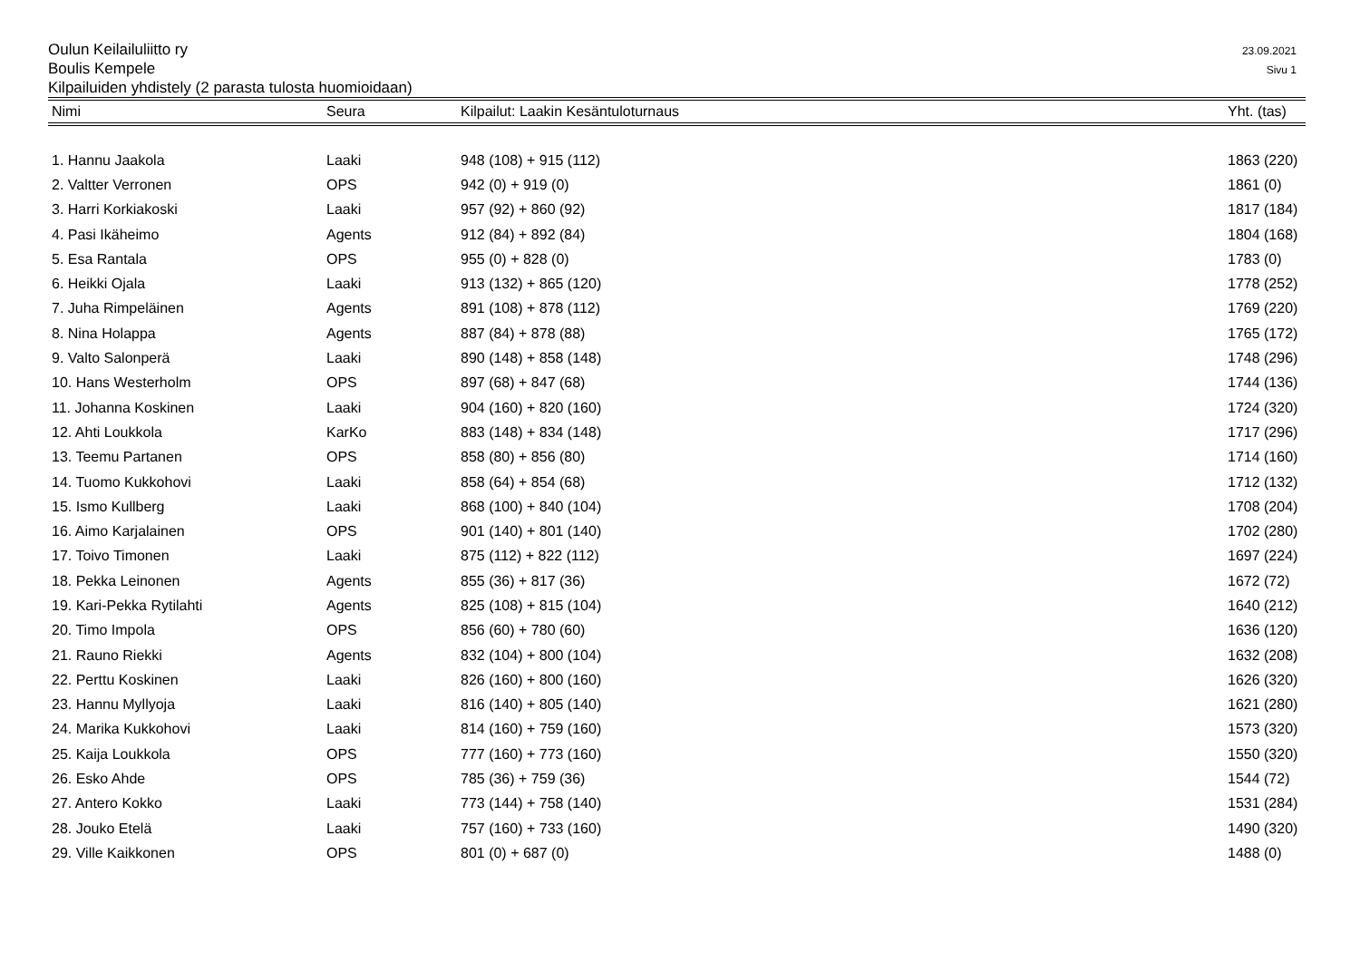Oulun Keilailuliitto ry
Boulis Kempele
Kilpailuiden yhdistely (2 parasta tulosta huomioidaan)
23.09.2021
Sivu 1
| Nimi | Seura | Kilpailut: Laakin Kesäntuloturnaus | Yht. (tas) |
| --- | --- | --- | --- |
| 1. Hannu Jaakola | Laaki | 948 (108) + 915 (112) | 1863 (220) |
| 2. Valtter Verronen | OPS | 942 (0) + 919 (0) | 1861 (0) |
| 3. Harri Korkiakoski | Laaki | 957 (92) + 860 (92) | 1817 (184) |
| 4. Pasi Ikäheimo | Agents | 912 (84) + 892 (84) | 1804 (168) |
| 5. Esa Rantala | OPS | 955 (0) + 828 (0) | 1783 (0) |
| 6. Heikki Ojala | Laaki | 913 (132) + 865 (120) | 1778 (252) |
| 7. Juha Rimpeläinen | Agents | 891 (108) + 878 (112) | 1769 (220) |
| 8. Nina Holappa | Agents | 887 (84) + 878 (88) | 1765 (172) |
| 9. Valto Salonperä | Laaki | 890 (148) + 858 (148) | 1748 (296) |
| 10. Hans Westerholm | OPS | 897 (68) + 847 (68) | 1744 (136) |
| 11. Johanna Koskinen | Laaki | 904 (160) + 820 (160) | 1724 (320) |
| 12. Ahti Loukkola | KarKo | 883 (148) + 834 (148) | 1717 (296) |
| 13. Teemu Partanen | OPS | 858 (80) + 856 (80) | 1714 (160) |
| 14. Tuomo Kukkohovi | Laaki | 858 (64) + 854 (68) | 1712 (132) |
| 15. Ismo Kullberg | Laaki | 868 (100) + 840 (104) | 1708 (204) |
| 16. Aimo Karjalainen | OPS | 901 (140) + 801 (140) | 1702 (280) |
| 17. Toivo Timonen | Laaki | 875 (112) + 822 (112) | 1697 (224) |
| 18. Pekka Leinonen | Agents | 855 (36) + 817 (36) | 1672 (72) |
| 19. Kari-Pekka Rytilahti | Agents | 825 (108) + 815 (104) | 1640 (212) |
| 20. Timo Impola | OPS | 856 (60) + 780 (60) | 1636 (120) |
| 21. Rauno Riekki | Agents | 832 (104) + 800 (104) | 1632 (208) |
| 22. Perttu Koskinen | Laaki | 826 (160) + 800 (160) | 1626 (320) |
| 23. Hannu Myllyoja | Laaki | 816 (140) + 805 (140) | 1621 (280) |
| 24. Marika Kukkohovi | Laaki | 814 (160) + 759 (160) | 1573 (320) |
| 25. Kaija Loukkola | OPS | 777 (160) + 773 (160) | 1550 (320) |
| 26. Esko Ahde | OPS | 785 (36) + 759 (36) | 1544 (72) |
| 27. Antero Kokko | Laaki | 773 (144) + 758 (140) | 1531 (284) |
| 28. Jouko Etelä | Laaki | 757 (160) + 733 (160) | 1490 (320) |
| 29. Ville Kaikkonen | OPS | 801 (0) + 687 (0) | 1488 (0) |